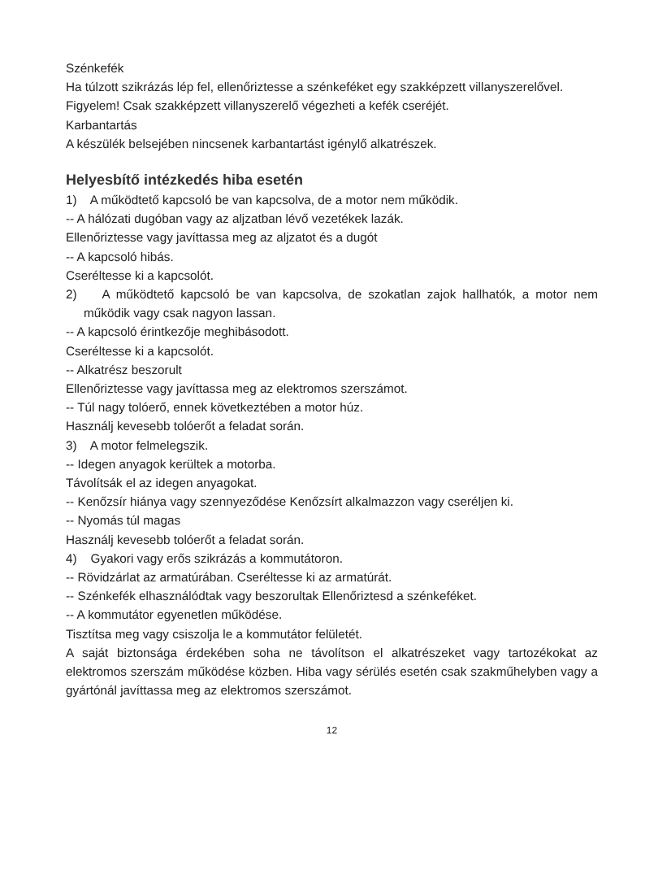Szénkefék
Ha túlzott szikrázás lép fel, ellenőriztesse a szénkeféket egy szakképzett villanyszerelővel.
Figyelem! Csak szakképzett villanyszerelő végezheti a kefék cseréjét.
Karbantartás
A készülék belsejében nincsenek karbantartást igénylő alkatrészek.
Helyesbítő intézkedés hiba esetén
1) A működtető kapcsoló be van kapcsolva, de a motor nem működik.
-- A hálózati dugóban vagy az aljzatban lévő vezetékek lazák.
Ellenőriztesse vagy javíttassa meg az aljzatot és a dugót
-- A kapcsoló hibás.
Cseréltesse ki a kapcsolót.
2) A működtető kapcsoló be van kapcsolva, de szokatlan zajok hallhatók, a motor nem működik vagy csak nagyon lassan.
-- A kapcsoló érintkezője meghibásodott.
Cseréltesse ki a kapcsolót.
-- Alkatrész beszorult
Ellenőriztesse vagy javíttassa meg az elektromos szerszámot.
-- Túl nagy tolóerő, ennek következtében a motor húz.
Használj kevesebb tolóerőt a feladat során.
3) A motor felmelegszik.
-- Idegen anyagok kerültek a motorba.
Távolítsák el az idegen anyagokat.
-- Kenőzsír hiánya vagy szennyeződése Kenőzsírt alkalmazzon vagy cseréljen ki.
-- Nyomás túl magas
Használj kevesebb tolóerőt a feladat során.
4) Gyakori vagy erős szikrázás a kommutátoron.
-- Rövidzárlat az armatúrában. Cseréltesse ki az armatúrát.
-- Szénkefék elhasználódtak vagy beszorultak Ellenőriztesd a szénkeféket.
-- A kommutátor egyenetlen működése.
Tisztítsa meg vagy csiszolja le a kommutátor felületét.
A saját biztonsága érdekében soha ne távolítson el alkatrészeket vagy tartozékokat az elektromos szerszám működése közben. Hiba vagy sérülés esetén csak szakműhelyben vagy a gyártónál javíttassa meg az elektromos szerszámot.
12